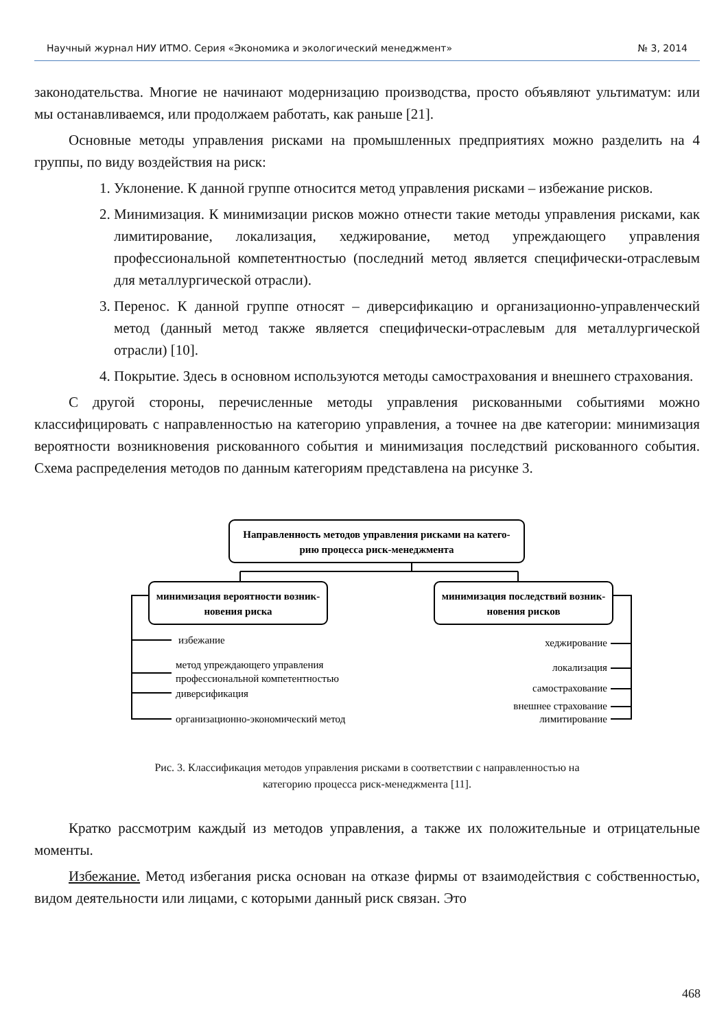Научный журнал НИУ ИТМО. Серия «Экономика и экологический менеджмент» № 3, 2014
законодательства. Многие не начинают модернизацию производства, просто объявляют ультиматум: или мы останавливаемся, или продолжаем работать, как раньше [21].
Основные методы управления рисками на промышленных предприятиях можно разделить на 4 группы, по виду воздействия на риск:
1. Уклонение. К данной группе относится метод управления рисками – избежание рисков.
2. Минимизация. К минимизации рисков можно отнести такие методы управления рисками, как лимитирование, локализация, хеджирование, метод упреждающего управления профессиональной компетентностью (последний метод является специфически-отраслевым для металлургической отрасли).
3. Перенос. К данной группе относят – диверсификацию и организационно-управленческий метод (данный метод также является специфически-отраслевым для металлургической отрасли) [10].
4. Покрытие. Здесь в основном используются методы самострахования и внешнего страхования.
С другой стороны, перечисленные методы управления рискованными событиями можно классифицировать с направленностью на категорию управления, а точнее на две категории: минимизация вероятности возникновения рискованного события и минимизация последствий рискованного события. Схема распределения методов по данным категориям представлена на рисунке 3.
Направленность методов управления рисками на катего-
рию процесса риск-менеджмента
минимизация вероятности возник-
новения риска
минимизация последствий возник-
новения рисков
избежание
метод упреждающего управления
профессиональной компетентностью
диверсификация
организационно-экономический метод
хеджирование
локализация
самострахование
внешнее страхование
лимитирование
Рис. 3. Классификация методов управления рисками в соответствии с направленностью на
категорию процесса риск-менеджмента [11].
Кратко рассмотрим каждый из методов управления, а также их положительные и отрицательные моменты.
Избежание. Метод избегания риска основан на отказе фирмы от взаимодействия с собственностью, видом деятельности или лицами, с которыми данный риск связан. Это
468